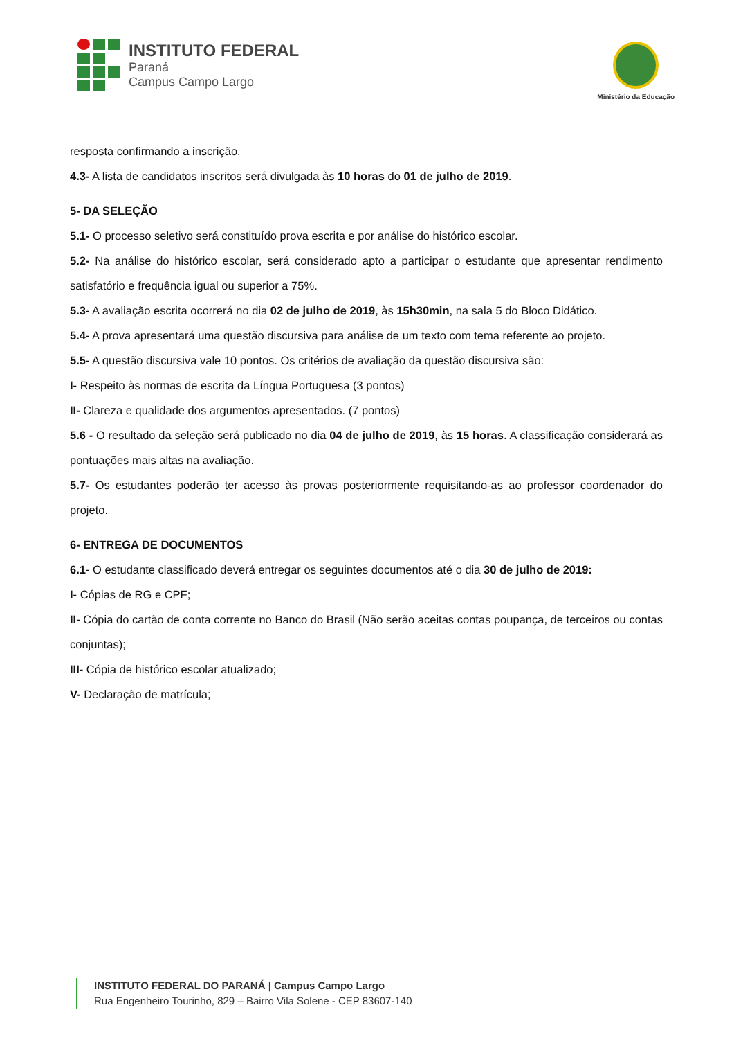INSTITUTO FEDERAL
Paraná
Campus Campo Largo
Ministério da Educação
resposta confirmando a inscrição.
4.3- A lista de candidatos inscritos será divulgada às 10 horas do 01 de julho de 2019.
5- DA SELEÇÃO
5.1- O processo seletivo será constituído prova escrita e por análise do histórico escolar.
5.2- Na análise do histórico escolar, será considerado apto a participar o estudante que apresentar rendimento satisfatório e frequência igual ou superior a 75%.
5.3- A avaliação escrita ocorrerá no dia 02 de julho de 2019, às 15h30min, na sala 5 do Bloco Didático.
5.4- A prova apresentará uma questão discursiva para análise de um texto com tema referente ao projeto.
5.5- A questão discursiva vale 10 pontos. Os critérios de avaliação da questão discursiva são:
I- Respeito às normas de escrita da Língua Portuguesa (3 pontos)
II- Clareza e qualidade dos argumentos apresentados. (7 pontos)
5.6 - O resultado da seleção será publicado no dia 04 de julho de 2019, às 15 horas. A classificação considerará as pontuações mais altas na avaliação.
5.7- Os estudantes poderão ter acesso às provas posteriormente requisitando-as ao professor coordenador do projeto.
6- ENTREGA DE DOCUMENTOS
6.1- O estudante classificado deverá entregar os seguintes documentos até o dia 30 de julho de 2019:
I- Cópias de RG e CPF;
II- Cópia do cartão de conta corrente no Banco do Brasil (Não serão aceitas contas poupança, de terceiros ou contas conjuntas);
III- Cópia de histórico escolar atualizado;
V- Declaração de matrícula;
INSTITUTO FEDERAL DO PARANÁ | Campus Campo Largo
Rua Engenheiro Tourinho, 829 – Bairro Vila Solene - CEP 83607-140